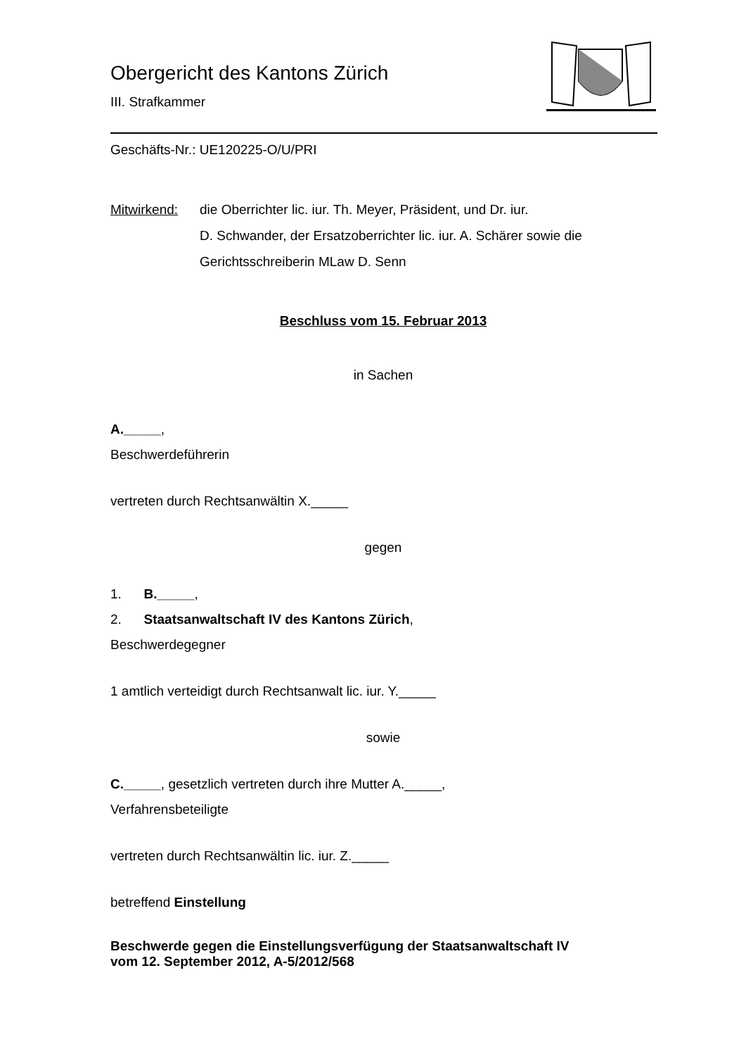Obergericht des Kantons Zürich
III. Strafkammer
Geschäfts-Nr.: UE120225-O/U/PRI
Mitwirkend: die Oberrichter lic. iur. Th. Meyer, Präsident, und Dr. iur.
D. Schwander, der Ersatzoberrichter lic. iur. A. Schärer sowie die
Gerichtsschreiberin MLaw D. Senn
Beschluss vom 15. Februar 2013
in Sachen
A._____,
Beschwerdeführerin
vertreten durch Rechtsanwältin X._____
gegen
1. B._____,
2. Staatsanwaltschaft IV des Kantons Zürich,
Beschwerdegegner
1 amtlich verteidigt durch Rechtsanwalt lic. iur. Y._____
sowie
C._____, gesetzlich vertreten durch ihre Mutter A._____,
Verfahrensbeteiligte
vertreten durch Rechtsanwältin lic. iur. Z._____
betreffend Einstellung
Beschwerde gegen die Einstellungsverfügung der Staatsanwaltschaft IV
vom 12. September 2012, A-5/2012/568